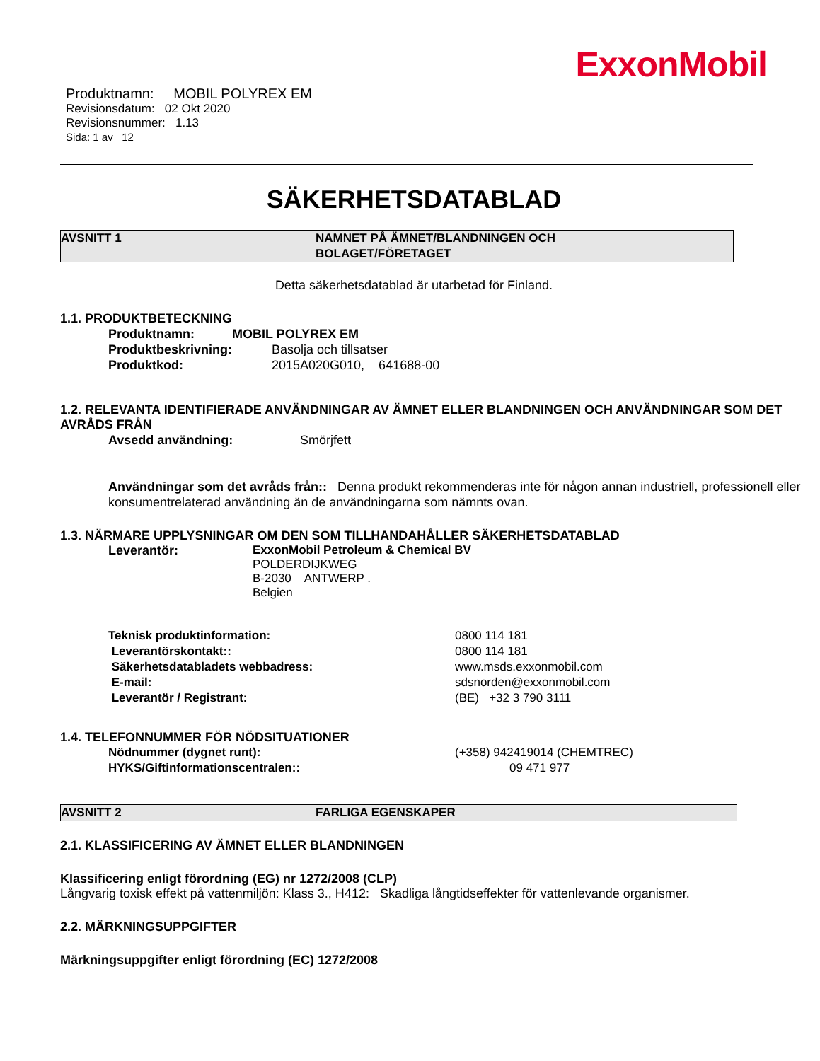ExxonMobil
Produktnamn: MOBIL POLYREX EM
Revisionsdatum: 02 Okt 2020
Revisionsnummer: 1.13
Sida: 1 av 12
SÄKERHETSDATABLAD
AVSNITT 1 NAMNET PÅ ÄMNET/BLANDNINGEN OCH
BOLAGET/FÖRETAGET
Detta säkerhetsdatablad är utarbetad för Finland.
1.1. PRODUKTBETECKNING
Produktnamn: MOBIL POLYREX EM
Produktbeskrivning: Basolja och tillsatser
Produktkod: 2015A020G010, 641688-00
1.2. RELEVANTA IDENTIFIERADE ANVÄNDNINGAR AV ÄMNET ELLER BLANDNINGEN OCH ANVÄNDNINGAR SOM DET AVRÅDS FRÅN
Avsedd användning: Smörjfett
Användningar som det avråds från:: Denna produkt rekommenderas inte för någon annan industriell, professionell eller konsumentrelaterad användning än de användningarna som nämnts ovan.
1.3. NÄRMARE UPPLYSNINGAR OM DEN SOM TILLHANDAHÅLLER SÄKERHETSDATABLAD
Leverantör:
ExxonMobil Petroleum & Chemical BV
POLDERDIJKWEG
B-2030 ANTWERP .
Belgien
Teknisk produktinformation: 0800 114 181
Leverantörskontakt:: 0800 114 181
Säkerhetsdatabladets webbadress: www.msds.exxonmobil.com
E-mail: sdsnorden@exxonmobil.com
Leverantör / Registrant: (BE) +32 3 790 3111
1.4. TELEFONNUMMER FÖR NÖDSITUATIONER
Nödnummer (dygnet runt): (+358) 942419014 (CHEMTREC)
HYKS/Giftinformationscentralen:: 09 471 977
AVSNITT 2 FARLIGA EGENSKAPER
2.1. KLASSIFICERING AV ÄMNET ELLER BLANDNINGEN
Klassificering enligt förordning (EG) nr 1272/2008 (CLP)
Långvarig toxisk effekt på vattenmiljön: Klass 3., H412: Skadliga långtidseffekter för vattenlevande organismer.
2.2. MÄRKNINGSUPPGIFTER
Märkningsuppgifter enligt förordning (EC) 1272/2008